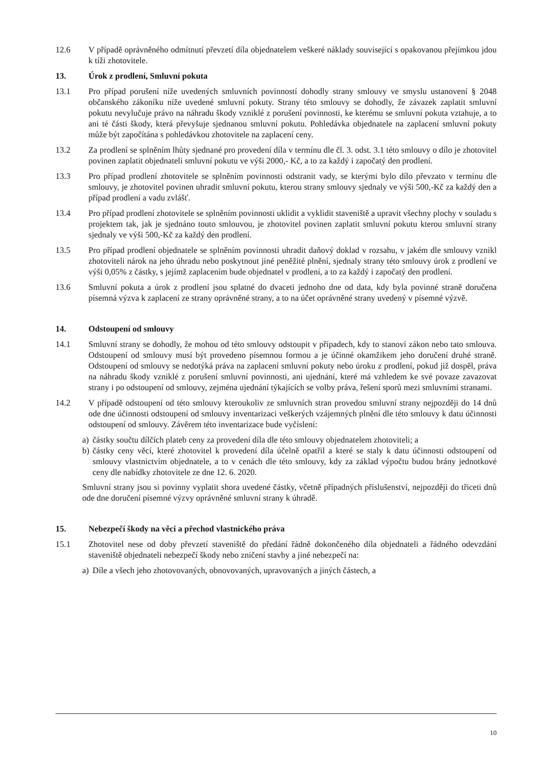12.6 V případě oprávněného odmítnutí převzetí díla objednatelem veškeré náklady související s opakovanou přejímkou jdou k tíži zhotovitele.
13. Úrok z prodlení, Smluvní pokuta
13.1 Pro případ porušení níže uvedených smluvních povinností dohodly strany smlouvy ve smyslu ustanovení § 2048 občanského zákoníku níže uvedené smluvní pokuty. Strany této smlouvy se dohodly, že závazek zaplatit smluvní pokutu nevylučuje právo na náhradu škody vzniklé z porušení povinnosti, ke kterému se smluvní pokuta vztahuje, a to ani té části škody, která převyšuje sjednanou smluvní pokutu. Pohledávka objednatele na zaplacení smluvní pokuty může být započítána s pohledávkou zhotovitele na zaplacení ceny.
13.2 Za prodlení se splněním lhůty sjednané pro provedení díla v termínu dle čl. 3. odst. 3.1 této smlouvy o dílo je zhotovitel povinen zaplatit objednateli smluvní pokutu ve výši 2000,- Kč, a to za každý i započatý den prodlení.
13.3 Pro případ prodlení zhotovitele se splněním povinnosti odstranit vady, se kterými bylo dílo převzato v termínu dle smlouvy, je zhotovitel povinen uhradit smluvní pokutu, kterou strany smlouvy sjednaly ve výši 500,-Kč za každý den a případ prodlení a vadu zvlášť.
13.4 Pro případ prodlení zhotovitele se splněním povinnosti uklidit a vyklidit staveniště a upravit všechny plochy v souladu s projektem tak, jak je sjednáno touto smlouvou, je zhotovitel povinen zaplatit smluvní pokutu kterou smluvní strany sjednaly ve výši 500,-Kč za každý den prodlení.
13.5 Pro případ prodlení objednatele se splněním povinnosti uhradit daňový doklad v rozsahu, v jakém dle smlouvy vznikl zhotoviteli nárok na jeho úhradu nebo poskytnout jiné peněžité plnění, sjednaly strany této smlouvy úrok z prodlení ve výši 0,05% z částky, s jejímž zaplacením bude objednatel v prodlení, a to za každý i započatý den prodlení.
13.6 Smluvní pokuta a úrok z prodlení jsou splatné do dvaceti jednoho dne od data, kdy byla povinné straně doručena písemná výzva k zaplacení ze strany oprávněné strany, a to na účet oprávněné strany uvedený v písemné výzvě.
14. Odstoupení od smlouvy
14.1 Smluvní strany se dohodly, že mohou od této smlouvy odstoupit v případech, kdy to stanoví zákon nebo tato smlouva. Odstoupení od smlouvy musí být provedeno písemnou formou a je účinné okamžikem jeho doručení druhé straně. Odstoupení od smlouvy se nedotýká práva na zaplacení smluvní pokuty nebo úroku z prodlení, pokud již dospěl, práva na náhradu škody vzniklé z porušení smluvní povinnosti, ani ujednání, které má vzhledem ke své povaze zavazovat strany i po odstoupení od smlouvy, zejména ujednání týkajících se volby práva, řešení sporů mezi smluvními stranami.
14.2 V případě odstoupení od této smlouvy kteroukoliv ze smluvních stran provedou smluvní strany nejpozději do 14 dnů ode dne účinnosti odstoupení od smlouvy inventarizaci veškerých vzájemných plnění dle této smlouvy k datu účinnosti odstoupení od smlouvy. Závěrem této inventarizace bude vyčíslení:
a) částky součtu dílčích plateb ceny za provedení díla dle této smlouvy objednatelem zhotoviteli; a
b) částky ceny věcí, které zhotovitel k provedení díla účelně opatřil a které se staly k datu účinnosti odstoupení od smlouvy vlastnictvím objednatele, a to v cenách dle této smlouvy, kdy za základ výpočtu budou brány jednotkové ceny dle nabídky zhotovitele ze dne 12. 6. 2020.
Smluvní strany jsou si povinny vyplatit shora uvedené částky, včetně případných příslušenství, nejpozději do třiceti dnů ode dne doručení písemné výzvy oprávněné smluvní strany k úhradě.
15. Nebezpečí škody na věci a přechod vlastnického práva
15.1 Zhotovitel nese od doby převzetí staveniště do předání řádně dokončeného díla objednateli a řádného odevzdání staveniště objednateli nebezpečí škody nebo zničení stavby a jiné nebezpečí na:
a) Díle a všech jeho zhotovovaných, obnovovaných, upravovaných a jiných částech, a
10